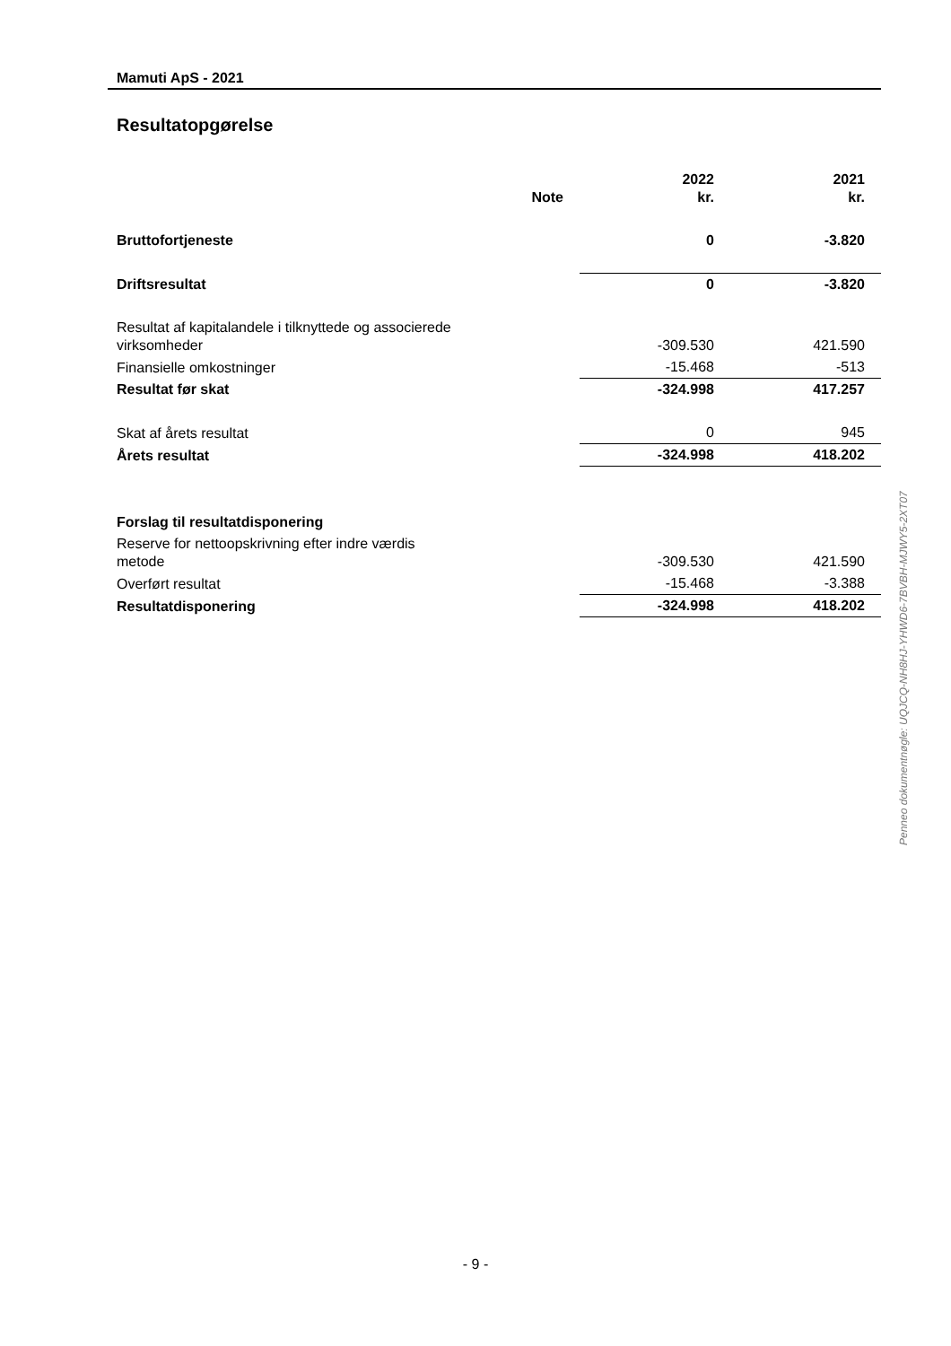Mamuti ApS - 2021
Resultatopgørelse
| | Note | 2022 kr. | 2021 kr. |
| --- | --- | --- | --- |
| Bruttofortjeneste | | 0 | -3.820 |
| Driftsresultat | | 0 | -3.820 |
| Resultat af kapitalandele i tilknyttede og associerede virksomheder | | -309.530 | 421.590 |
| Finansielle omkostninger | | -15.468 | -513 |
| Resultat før skat | | -324.998 | 417.257 |
| Skat af årets resultat | | 0 | 945 |
| Årets resultat | | -324.998 | 418.202 |
| Forslag til resultatdisponering | | | |
| Reserve for nettoopskrivning efter indre værdis metode | | -309.530 | 421.590 |
| Overført resultat | | -15.468 | -3.388 |
| Resultatdisponering | | -324.998 | 418.202 |
Penneo dokumentnøgle: UQJCQ-NH8HJ-YHWD6-7BVBH-MJWY5-2XT07
- 9 -